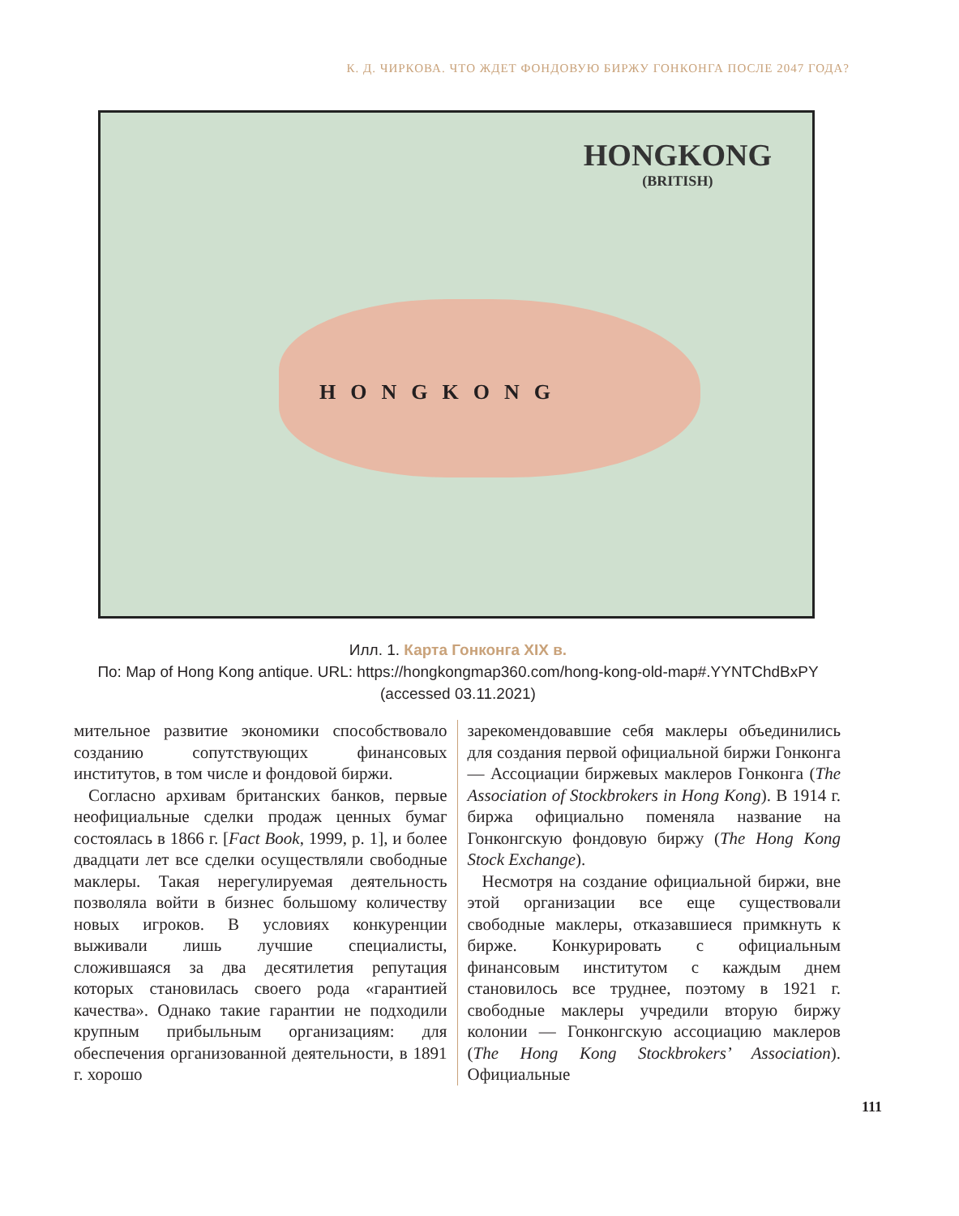К. Д. ЧИРКОВА. ЧТО ЖДЕТ ФОНДОВУЮ БИРЖУ ГОНКОНГА ПОСЛЕ 2047 ГОДА?
HONGKONG
(BRITISH)
HONGKONG
Илл. 1. Карта Гонконга XIX в.
По: Map of Hong Kong antique. URL: https://hongkongmap360.com/hong-kong-old-map#.YYNTChdBxPY
(accessed 03.11.2021)
мительное развитие экономики способствовало созданию сопутствующих финансовых институтов, в том числе и фондовой биржи.
Согласно архивам британских банков, первые неофициальные сделки продаж ценных бумаг состоялась в 1866 г. [Fact Book, 1999, p. 1], и более двадцати лет все сделки осуществляли свободные маклеры. Такая нерегулируемая деятельность позволяла войти в бизнес большому количеству новых игроков. В условиях конкуренции выживали лишь лучшие специалисты, сложившаяся за два десятилетия репутация которых становилась своего рода «гарантией качества». Однако такие гарантии не подходили крупным прибыльным организациям: для обеспечения организованной деятельности, в 1891 г. хорошо
зарекомендовавшие себя маклеры объединились для создания первой официальной биржи Гонконга — Ассоциации биржевых маклеров Гонконга (The Association of Stockbrokers in Hong Kong). В 1914 г. биржа официально поменяла название на Гонконгскую фондовую биржу (The Hong Kong Stock Exchange).
Несмотря на создание официальной биржи, вне этой организации все еще существовали свободные маклеры, отказавшиеся примкнуть к бирже. Конкурировать с официальным финансовым институтом с каждым днем становилось все труднее, поэтому в 1921 г. свободные маклеры учредили вторую биржу колонии — Гонконгскую ассоциацию маклеров (The Hong Kong Stockbrokers’ Association). Официальные
111